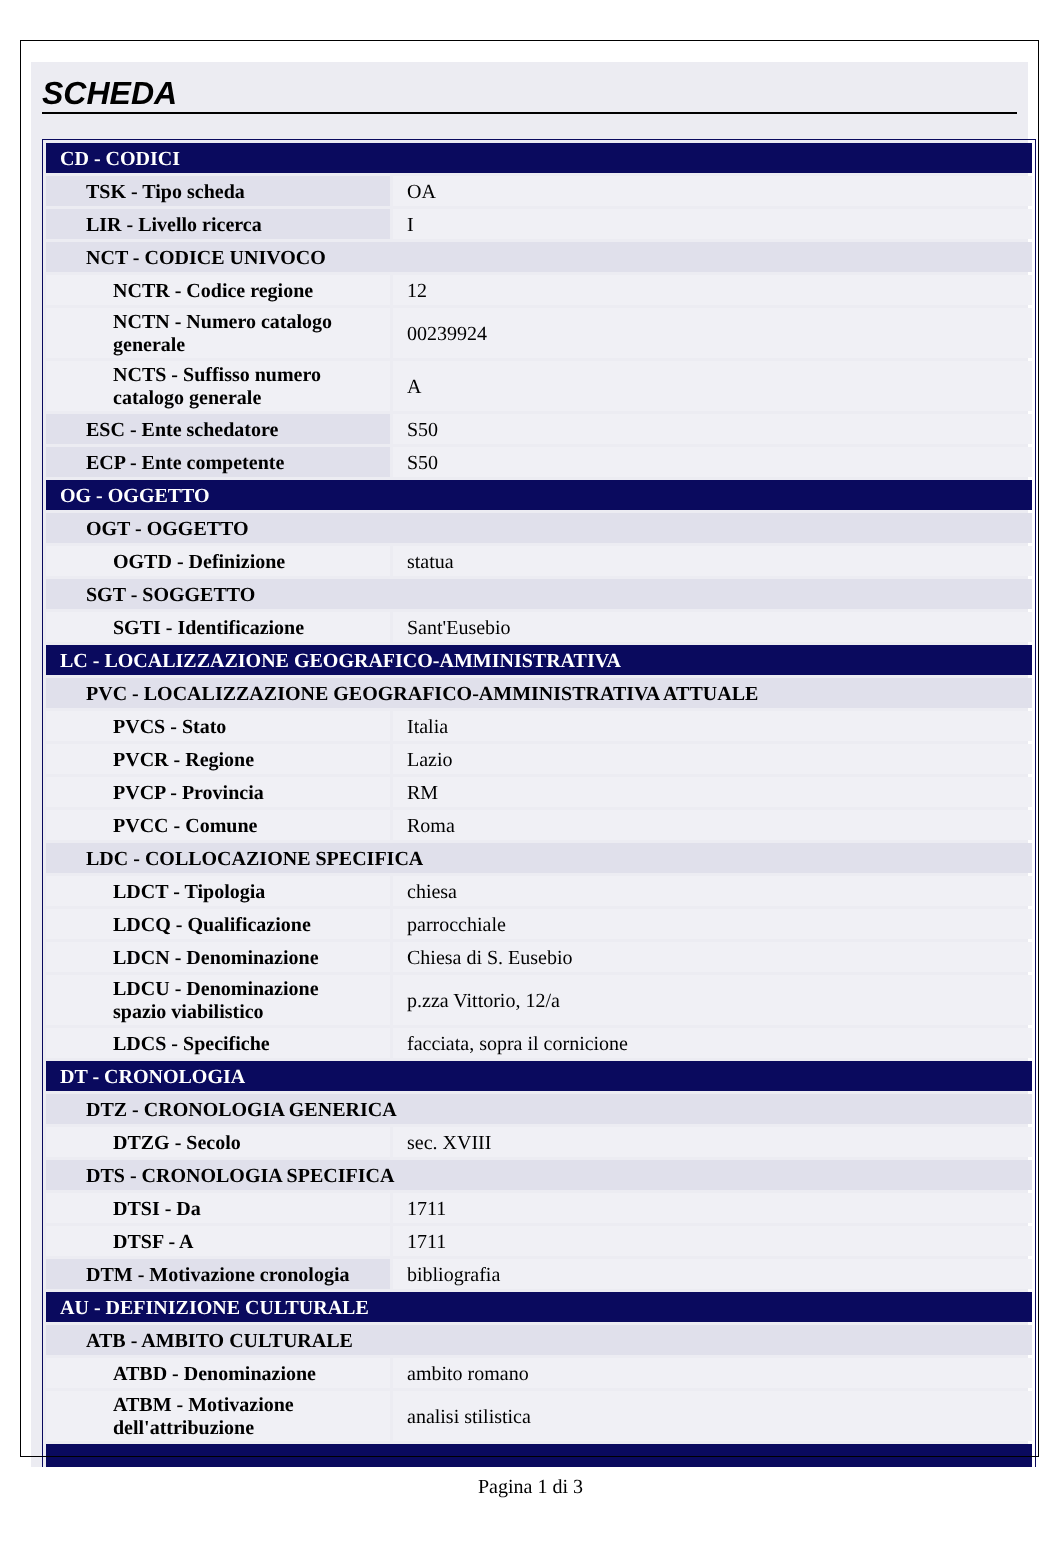SCHEDA
| CD - CODICI | |
| TSK - Tipo scheda | OA |
| LIR - Livello ricerca | I |
| NCT - CODICE UNIVOCO | |
| NCTR - Codice regione | 12 |
| NCTN - Numero catalogo generale | 00239924 |
| NCTS - Suffisso numero catalogo generale | A |
| ESC - Ente schedatore | S50 |
| ECP - Ente competente | S50 |
| OG - OGGETTO | |
| OGT - OGGETTO | |
| OGTD - Definizione | statua |
| SGT - SOGGETTO | |
| SGTI - Identificazione | Sant'Eusebio |
| LC - LOCALIZZAZIONE GEOGRAFICO-AMMINISTRATIVA | |
| PVC - LOCALIZZAZIONE GEOGRAFICO-AMMINISTRATIVA ATTUALE | |
| PVCS - Stato | Italia |
| PVCR - Regione | Lazio |
| PVCP - Provincia | RM |
| PVCC - Comune | Roma |
| LDC - COLLOCAZIONE SPECIFICA | |
| LDCT - Tipologia | chiesa |
| LDCQ - Qualificazione | parrocchiale |
| LDCN - Denominazione | Chiesa di S. Eusebio |
| LDCU - Denominazione spazio viabilistico | p.zza Vittorio, 12/a |
| LDCS - Specifiche | facciata, sopra il cornicione |
| DT - CRONOLOGIA | |
| DTZ - CRONOLOGIA GENERICA | |
| DTZG - Secolo | sec. XVIII |
| DTS - CRONOLOGIA SPECIFICA | |
| DTSI - Da | 1711 |
| DTSF - A | 1711 |
| DTM - Motivazione cronologia | bibliografia |
| AU - DEFINIZIONE CULTURALE | |
| ATB - AMBITO CULTURALE | |
| ATBD - Denominazione | ambito romano |
| ATBM - Motivazione dell'attribuzione | analisi stilistica |
Pagina 1 di 3